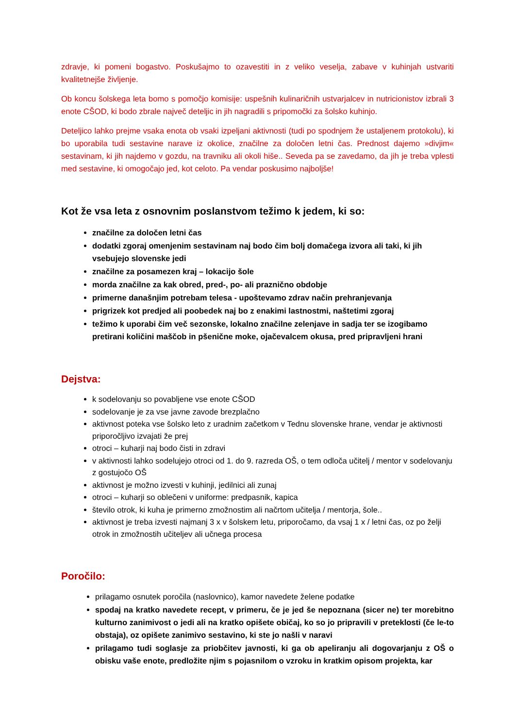zdravje, ki pomeni bogastvo. Poskušajmo to ozavestiti in z veliko veselja, zabave v kuhinjah ustvariti kvalitetnejše življenje.
Ob koncu šolskega leta bomo s pomočjo komisije: uspešnih kulinaričnih ustvarjalcev in nutricionistov izbrali 3 enote CŠOD, ki bodo zbrale največ deteljic in jih nagradili s pripomočki za šolsko kuhinjo.
Deteljico lahko prejme vsaka enota ob vsaki izpeljani aktivnosti (tudi po spodnjem že ustaljenem protokolu), ki bo uporabila tudi sestavine narave iz okolice, značilne za določen letni čas. Prednost dajemo »divjim« sestavinam, ki jih najdemo v gozdu, na travniku ali okoli hiše.. Seveda pa se zavedamo, da jih je treba vplesti med sestavine, ki omogočajo jed, kot celoto. Pa vendar poskusimo najboljše!
Kot že vsa leta z osnovnim poslanstvom težimo k jedem, ki so:
značilne za določen letni čas
dodatki zgoraj omenjenim sestavinam naj bodo čim bolj domačega izvora ali taki, ki jih vsebujejo slovenske jedi
značilne za posamezen kraj – lokacijo šole
morda značilne za kak obred, pred-, po- ali praznično obdobje
primerne današnjim potrebam telesa - upoštevamo zdrav način prehranjevanja
prigrizek kot predjed ali poobedek naj bo z enakimi lastnostmi, naštetimi zgoraj
težimo k uporabi čim več sezonske, lokalno značilne zelenjave in sadja ter se izogibamo pretirani količini maščob in pšenične moke, ojačevalcem okusa, pred pripravljeni hrani
Dejstva:
k sodelovanju so povabljene vse enote CŠOD
sodelovanje je za vse javne zavode brezplačno
aktivnost poteka vse šolsko leto z uradnim začetkom v Tednu slovenske hrane, vendar je aktivnosti priporočljivo izvajati že prej
otroci – kuharji naj bodo čisti in zdravi
v aktivnosti lahko sodelujejo otroci od 1. do 9. razreda OŠ, o tem odloča učitelj / mentor v sodelovanju z gostujočo OŠ
aktivnost je možno izvesti v kuhinji, jedilnici ali zunaj
otroci – kuharji so oblečeni v uniforme: predpasnik, kapica
število otrok, ki kuha je primerno zmožnostim ali načrtom učitelja / mentorja, šole..
aktivnost je treba izvesti najmanj 3 x v šolskem letu, priporočamo, da vsaj 1 x / letni čas, oz po želji otrok in zmožnostih učiteljev ali učnega procesa
Poročilo:
prilagamo osnutek poročila (naslovnico), kamor navedete želene podatke
spodaj na kratko navedete recept, v primeru, če je jed še nepoznana (sicer ne) ter morebitno kulturno zanimivost o jedi ali na kratko opišete običaj, ko so jo pripravili v preteklosti (če le-to obstaja), oz opišete zanimivo sestavino, ki ste jo našli v naravi
prilagamo tudi soglasje za priobčitev javnosti, ki ga ob apeliranju ali dogovarjanju z OŠ o obisku vaše enote, predložite njim s pojasnilom o vzroku in kratkim opisom projekta, kar